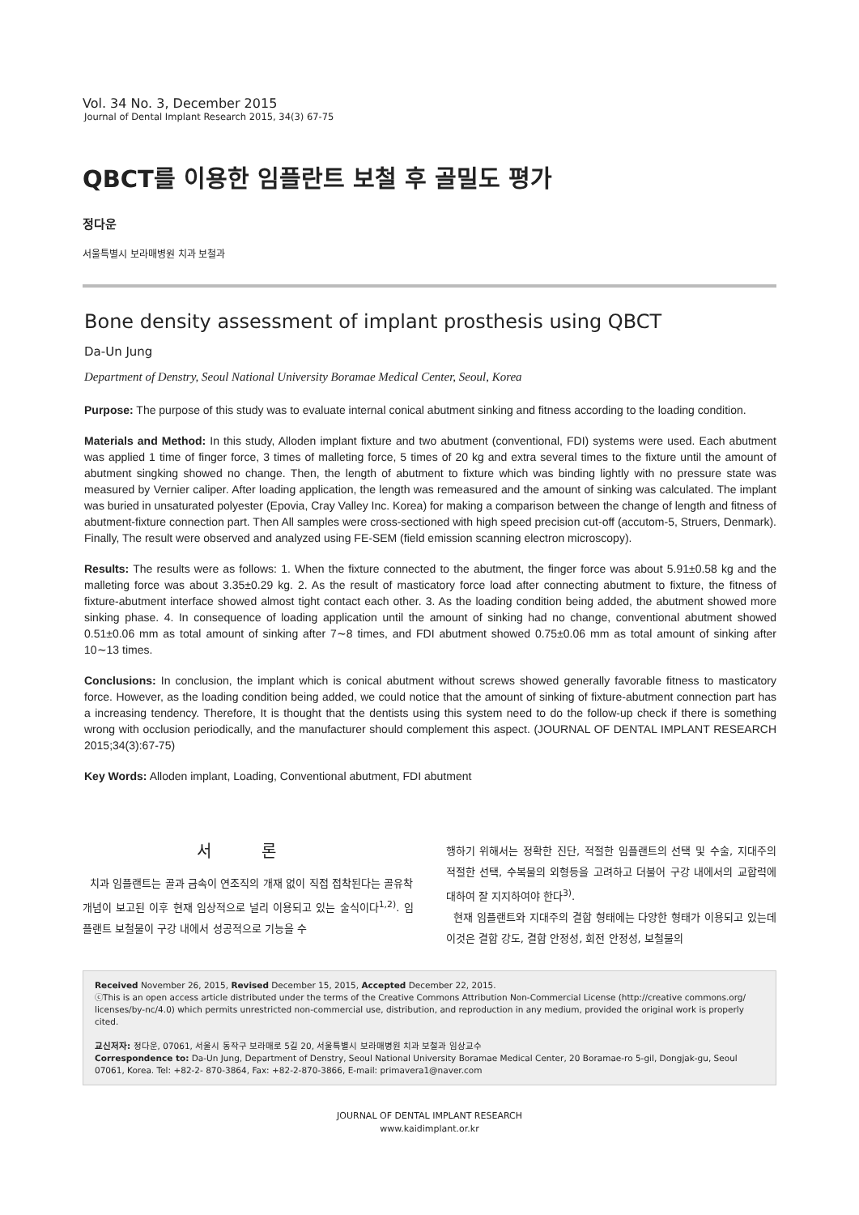Vol. 34 No. 3, December 2015
Journal of Dental Implant Research 2015, 34(3) 67-75
QBCT를 이용한 임플란트 보철 후 골밀도 평가
정다운
서울특별시 보라매병원 치과 보철과
Bone density assessment of implant prosthesis using QBCT
Da-Un Jung
Department of Denstry, Seoul National University Boramae Medical Center, Seoul, Korea
Purpose: The purpose of this study was to evaluate internal conical abutment sinking and fitness according to the loading condition.
Materials and Method: In this study, Alloden implant fixture and two abutment (conventional, FDI) systems were used. Each abutment was applied 1 time of finger force, 3 times of malleting force, 5 times of 20 kg and extra several times to the fixture until the amount of abutment singking showed no change. Then, the length of abutment to fixture which was binding lightly with no pressure state was measured by Vernier caliper. After loading application, the length was remeasured and the amount of sinking was calculated. The implant was buried in unsaturated polyester (Epovia, Cray Valley Inc. Korea) for making a comparison between the change of length and fitness of abutment-fixture connection part. Then All samples were cross-sectioned with high speed precision cut-off (accutom-5, Struers, Denmark). Finally, The result were observed and analyzed using FE-SEM (field emission scanning electron microscopy).
Results: The results were as follows: 1. When the fixture connected to the abutment, the finger force was about 5.91±0.58 kg and the malleting force was about 3.35±0.29 kg. 2. As the result of masticatory force load after connecting abutment to fixture, the fitness of fixture-abutment interface showed almost tight contact each other. 3. As the loading condition being added, the abutment showed more sinking phase. 4. In consequence of loading application until the amount of sinking had no change, conventional abutment showed 0.51±0.06 mm as total amount of sinking after 7∼8 times, and FDI abutment showed 0.75±0.06 mm as total amount of sinking after 10∼13 times.
Conclusions: In conclusion, the implant which is conical abutment without screws showed generally favorable fitness to masticatory force. However, as the loading condition being added, we could notice that the amount of sinking of fixture-abutment connection part has a increasing tendency. Therefore, It is thought that the dentists using this system need to do the follow-up check if there is something wrong with occlusion periodically, and the manufacturer should complement this aspect. (JOURNAL OF DENTAL IMPLANT RESEARCH 2015;34(3):67-75)
Key Words: Alloden implant, Loading, Conventional abutment, FDI abutment
서 론
치과 임플랜트는 골과 금속이 연조직의 개재 없이 직접 접착된다는 골유착 개념이 보고된 이후 현재 임상적으로 널리 이용되고 있는 술식이다<sup>1,2)</sup>. 임플랜트 보철물이 구강 내에서 성공적으로 기능을 수
행하기 위해서는 정확한 진단, 적절한 임플랜트의 선택 및 수술, 지대주의 적절한 선택, 수복물의 외형등을 고려하고 더불어 구강 내에서의 교합력에 대하여 잘 지지하여야 한다<sup>3)</sup>.
현재 임플랜트와 지대주의 결합 형태에는 다양한 형태가 이용되고 있는데 이것은 결합 강도, 결합 안정성, 회전 안정성, 보철물의
Received November 26, 2015, Revised December 15, 2015, Accepted December 22, 2015.
ⓒThis is an open access article distributed under the terms of the Creative Commons Attribution Non-Commercial License (http://creative commons.org/ licenses/by-nc/4.0) which permits unrestricted non-commercial use, distribution, and reproduction in any medium, provided the original work is properly cited.
교신저자: 정다운, 07061, 서울시 동작구 보라매로 5길 20, 서울특별시 보라매병원 치과 보철과 임상교수
Correspondence to: Da-Un Jung, Department of Denstry, Seoul National University Boramae Medical Center, 20 Boramae-ro 5-gil, Dongjak-gu, Seoul 07061, Korea. Tel: +82-2- 870-3864, Fax: +82-2-870-3866, E-mail: primavera1@naver.com
JOURNAL OF DENTAL IMPLANT RESEARCH
www.kaidimplant.or.kr